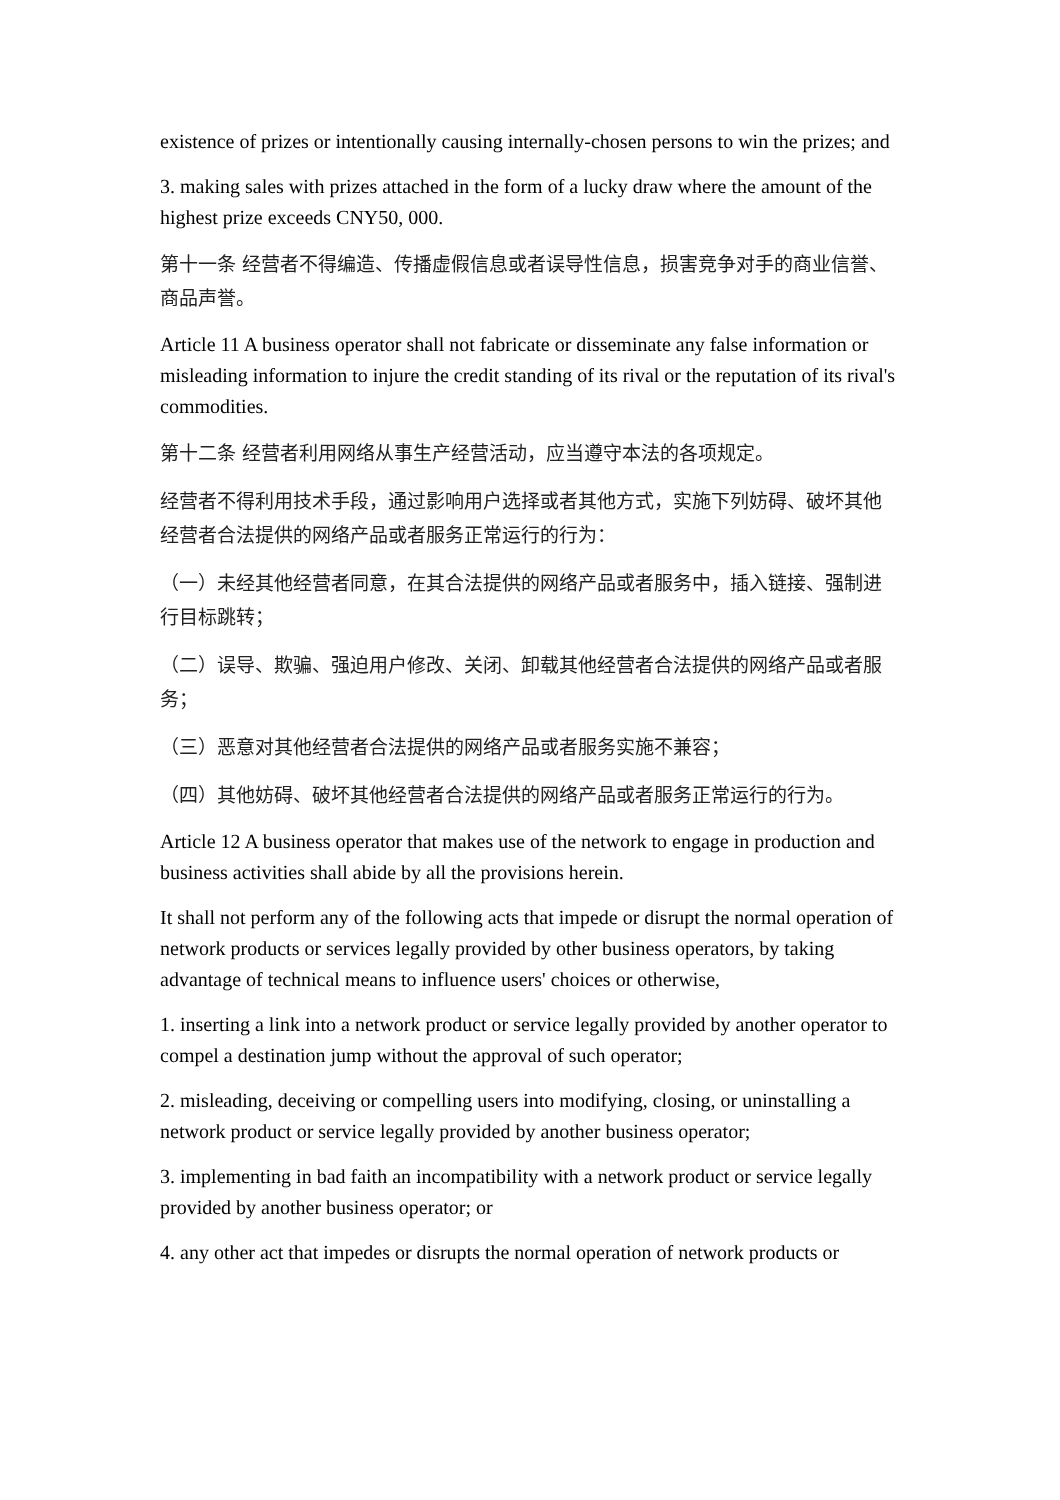existence of prizes or intentionally causing internally-chosen persons to win the prizes; and
3. making sales with prizes attached in the form of a lucky draw where the amount of the highest prize exceeds CNY50, 000.
第十一条 经营者不得编造、传播虚假信息或者误导性信息，损害竞争对手的商业信誉、商品声誉。
Article 11 A business operator shall not fabricate or disseminate any false information or misleading information to injure the credit standing of its rival or the reputation of its rival's commodities.
第十二条 经营者利用网络从事生产经营活动，应当遵守本法的各项规定。
经营者不得利用技术手段，通过影响用户选择或者其他方式，实施下列妨碍、破坏其他经营者合法提供的网络产品或者服务正常运行的行为：
（一）未经其他经营者同意，在其合法提供的网络产品或者服务中，插入链接、强制进行目标跳转；
（二）误导、欺骗、强迫用户修改、关闭、卸载其他经营者合法提供的网络产品或者服务；
（三）恶意对其他经营者合法提供的网络产品或者服务实施不兼容；
（四）其他妨碍、破坏其他经营者合法提供的网络产品或者服务正常运行的行为。
Article 12 A business operator that makes use of the network to engage in production and business activities shall abide by all the provisions herein.
It shall not perform any of the following acts that impede or disrupt the normal operation of network products or services legally provided by other business operators, by taking advantage of technical means to influence users' choices or otherwise,
1. inserting a link into a network product or service legally provided by another operator to compel a destination jump without the approval of such operator;
2. misleading, deceiving or compelling users into modifying, closing, or uninstalling a network product or service legally provided by another business operator;
3. implementing in bad faith an incompatibility with a network product or service legally provided by another business operator; or
4. any other act that impedes or disrupts the normal operation of network products or